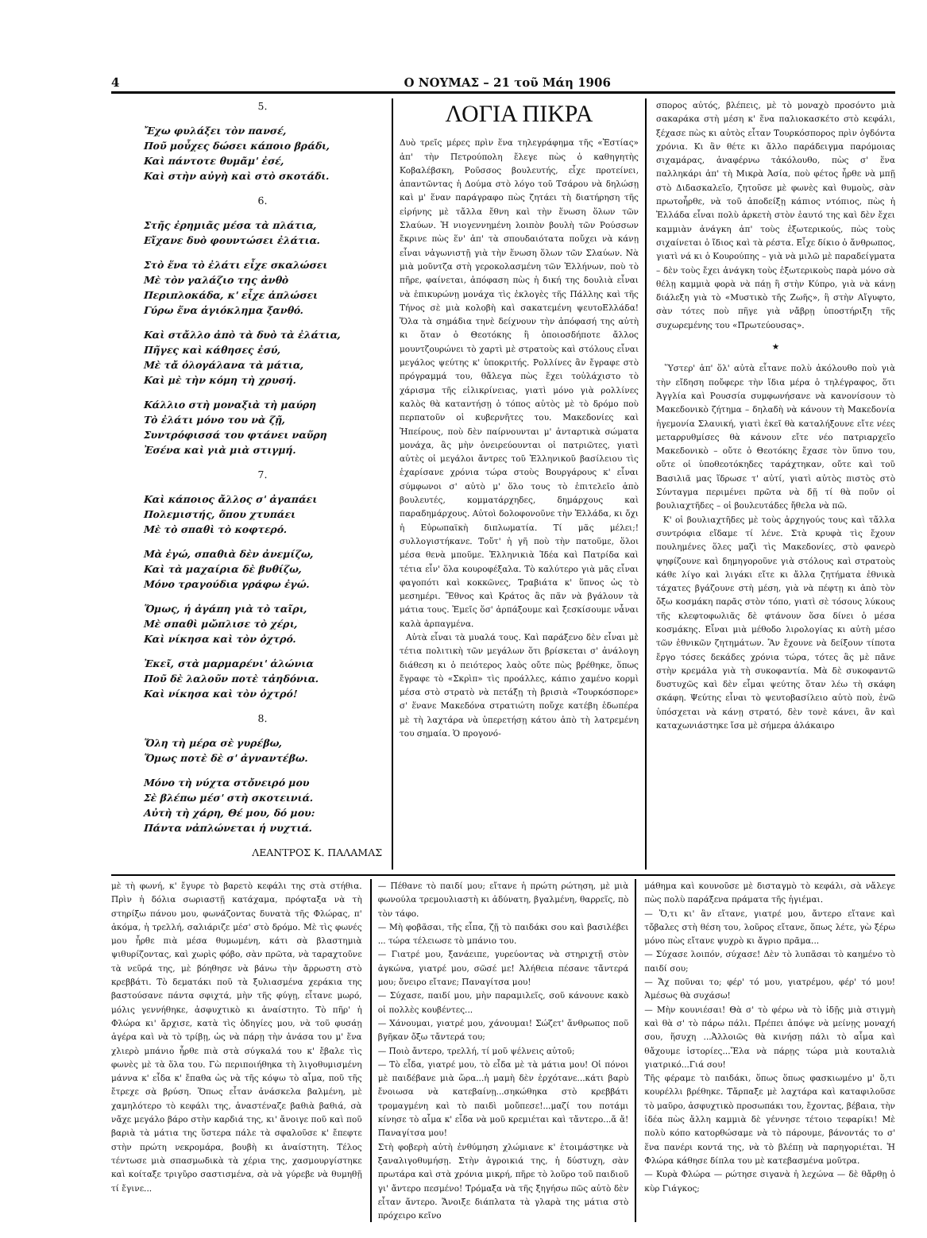4 Ο ΝΟΥΜΑΣ – 21 τοῦ Μάη 1906
5.
Ἔχω φυλάξει τὸν πανσέ,
Ποῦ μοὖχες δώσει κάποιο βράδι,
Καὶ πάντοτε θυμᾶμ' ἐσέ,
Καὶ στὴν αὐγὴ καὶ στὸ σκοτάδι.
6.
Στῆς ἐρημιᾶς μέσα τὰ πλάτια,
Εἴχανε δυὸ φουντώσει ἐλάτια.
Στὸ ἕνα τὸ ἐλάτι εἶχε σκαλώσει
Μὲ τὸν γαλάζιο της ἀνθὸ
Περιπλοκάδα, κ' εἶχε ἁπλώσει
Γύρω ἕνα ἁγιόκλημα ξανθό.
Καὶ στἄλλο ἀπὸ τὰ δυὸ τὰ ἐλάτια,
Πῆγες καὶ κάθησες ἐσύ,
Μὲ τἄ ὁλογάλανα τὰ μάτια,
Καὶ μὲ τὴν κόμη τὴ χρυσή.
Κάλλιο στὴ μοναξιὰ τὴ μαύρη
Τὸ ἐλάτι μόνο του νὰ ζῇ,
Συντρόφισσά του φτάνει ναὕρη
Ἐσένα καὶ γιὰ μιὰ στιγμή.
7.
Καὶ κάποιος ἄλλος σ' ἀγαπάει
Πολεμιστής, ὅπου χτυπάει
Μὲ τὸ σπαθὶ τὸ κοφτερό.
Μὰ ἐγώ, σπαθιὰ δὲν ἀνεμίζω,
Καὶ τὰ μαχαίρια δὲ βυθίζω,
Μόνο τραγούδια γράφω ἐγώ.
Ὅμως, ἡ ἀγάπη γιὰ τὸ ταῖρι,
Μὲ σπαθὶ μὤπλισε τὸ χέρι,
Καὶ νίκησα καὶ τὸν ὀχτρό.
Ἐκεῖ, στὰ μαρμαρένι' ἁλώνια
Ποῦ δὲ λαλοῦν ποτὲ τἀηδόνια.
Καὶ νίκησα καὶ τὸν ὀχτρό!
8.
Ὅλη τὴ μέρα σὲ γυρέβω,
Ὅμως ποτὲ δὲ σ' ἀγναντέβω.
Μόνο τὴ νύχτα στὄνειρό μου
Σὲ βλέπω μέσ' στὴ σκοτεινιά.
Αὐτὴ τὴ χάρη, Θέ μου, δό μου:
Πάντα νἀπλώνεται ἡ νυχτιά.
ΛΕΑΝΤΡΟΣ Κ. ΠΑΛΑΜΑΣ
ΛΟΓΙΑ ΠΙΚΡΑ
Δυὸ τρεῖς μέρες πρὶν ἕνα τηλεγράφημα τῆς «Ἑστίας» ἀπ' τὴν Πετρούπολη ἔλεγε πὼς ὁ καθηγητὴς Κοβαλέβσκη, Ροῦσσος βουλευτής, εἶχε προτείνει, ἀπαντῶντας ἡ Δούμα στὸ λόγο τοῦ Τσάρου νὰ δηλώσῃ καὶ μ' ἕναν παράγραφο πὼς ζητάει τὴ διατήρηση τῆς εἰρήνης μὲ τἄλλα ἔθνη καὶ τὴν ἕνωση ὅλων τῶν Σλαύων. Ἡ νιογεννημένη λοιπὸν βουλὴ τῶν Ρούσσων ἔκρινε πὼς ἕν' ἀπ' τὰ σπουδαιότατα ποὔχει νὰ κάνῃ εἶναι νἀγωνιστῇ γιὰ τὴν ἕνωση ὅλων τῶν Σλαύων. Νὰ μιὰ μοῦντζα στὴ γεροκολασμένη τῶν Ἑλλήνων, ποὺ τὸ πῆρε, φαίνεται, ἀπόφαση πὼς ἡ δική της δουλιὰ εἶναι νὰ ἐπικυρώνῃ μονάχα τὶς ἐκλογὲς τῆς Πάλλης καὶ τῆς Τήνος σὲ μιὰ κολοβὴ καὶ σακατεμένη ψευτοΕλλάδα! Ὅλα τὰ σημάδια τηνὲ δείχνουν τὴν ἀπόφασή της αὐτὴ κι ὅταν ὁ Θεοτόκης ἢ ὁποιοσδήποτε ἄλλος μουντζουρώνει τὸ χαρτὶ μὲ στρατοὺς καὶ στόλους εἶναι μεγάλος ψεύτης κ' ὑποκριτής. Ρολλίνες ἂν ἔγραφε στὸ πρόγραμμά του, θἄλεγα πὼς ἔχει τοὐλάχιστο τὸ χάρισμα τῆς εἰλικρίνειας, γιατὶ μόνο γιὰ ρολλίνες καλὸς θὰ καταντήσῃ ὁ τόπος αὐτὸς μὲ τὸ δρόμο ποὺ περπατοῦν οἱ κυβερνῆτες του. Μακεδονίες καὶ Ἠπείρους, ποὺ δὲν παίρνουνται μ' ἀνταρτικὰ σώματα μονάχα, ἂς μὴν ὀνειρεύουνται οἱ πατριῶτες, γιατὶ αὐτὲς οἱ μεγάλοι ἄντρες τοῦ Ἑλληνικοῦ βασίλειου τὶς ἐχαρίσανε χρόνια τώρα στοὺς Βουργάρους κ' εἶναι σύμφωνοι σ' αὐτὸ μ' ὅλο τους τὸ ἐπιτελεῖο ἀπὸ βουλευτές, κομματάρχηδες, δημάρχους καὶ παραδημάρχους. Αὐτοὶ δολοφονοῦνε τὴν Ἑλλάδα, κι ὄχι ἡ Εὐρωπαϊκὴ διπλωματία. Τί μᾶς μέλει;! συλλογιστήκανε. Τοὔτ' ἡ γῆ ποὺ τὴν πατοῦμε, ὅλοι μέσα θενὰ μποῦμε. Ἑλληνικιὰ Ἰδέα καὶ Πατρίδα καὶ τέτια εἶν' ὅλα κουροφέξαλα. Τὸ καλύτερο γιὰ μᾶς εἶναι φαγοπότι καὶ κοκκῶνες, Τραβιάτα κ' ὕπνος ὡς τὸ μεσημέρι. Ἔθνος καὶ Κράτος ἂς πᾶν νὰ βγάλουν τὰ μάτια τους. Ἐμεῖς ὅσ' ἁρπάξουμε καὶ ξεσκίσουμε νἆναι καλὰ ἁρπαγμένα.
Αὐτὰ εἶναι τὰ μυαλά τους. Καὶ παράξενο δὲν εἶναι μὲ τέτια πολιτικὴ τῶν μεγάλων ὅτι βρίσκεται σ' ἀνάλογη διάθεση κι ὁ πειότερος λαὸς οὔτε πὼς βρέθηκε, ὅπως ἔγραφε τὸ «Σκρὶπ» τὶς προάλλες, κάπιο χαμένο κορμὶ μέσα στὸ στρατὸ νὰ πετάξῃ τὴ βρισιὰ «Τουρκόσπορε» σ' ἕνανε Μακεδόνα στρατιώτη ποὔχε κατέβη ἐδωπέρα μὲ τὴ λαχτάρα νὰ ὑπερετήσῃ κάτου ἀπὸ τὴ λατρεμένη του σημαία. Ὁ προγονό-
σπορος αὐτός, βλέπεις, μὲ τὸ μοναχὸ προσόντο μιὰ σακαράκα στὴ μέση κ' ἕνα παλιοκασκέτο στὸ κεφάλι, ξέχασε πὼς κι αὐτὸς εἶταν Τουρκόσπορος πρὶν ὀγδόντα χρόνια. Κι ἂν θέτε κι ἄλλο παράδειγμα παρόμοιας σιχαμάρας, ἀναφέρνω τἀκόλουθο, πὼς σ' ἕνα παλληκάρι ἀπ' τὴ Μικρὰ Ἀσία, ποὺ φέτος ἦρθε νὰ μπῇ στὸ Διδασκαλεῖο, ζητοῦσε μὲ φωνὲς καὶ θυμοὺς, σὰν πρωτοἦρθε, νὰ τοῦ ἀποδείξῃ κάπιος ντόπιος, πὼς ἡ Ἑλλάδα εἶναι πολὺ ἀρκετὴ στὸν ἑαυτό της καὶ δὲν ἔχει καμμιὰν ἀνάγκη ἀπ' τοὺς ἐξωτερικούς, πὼς τοὺς σιχαίνεται ὁ ἴδιος καὶ τὰ ρέστα. Εἶχε δίκιο ὁ ἄνθρωπος, γιατὶ νά κι ὁ Κουρούπης – γιὰ νὰ μιλῶ μὲ παραδείγματα – δὲν τοὺς ἔχει ἀνάγκη τοὺς ἐξωτερικοὺς παρὰ μόνο σὰ θέλῃ καμμιὰ φορὰ νὰ πάῃ ἢ στὴν Κύπρο, γιὰ νὰ κάνῃ διάλεξη γιὰ τὸ «Μυστικὸ τῆς Ζωῆς», ἢ στὴν Αἴγυφτο, σὰν τότες ποὺ πῆγε γιὰ νἄβρῃ ὑποστήριξη τῆς συχωρεμένης του «Πρωτεύουσας».
★
Ὕστερ' ἀπ' ὅλ' αὐτὰ εἶτανε πολὺ ἀκόλουθο ποὺ γιὰ τὴν εἴδηση ποὔφερε τὴν ἴδια μέρα ὁ τηλέγραφος, ὅτι Ἀγγλία καὶ Ρουσσία συμφωνήσανε νὰ κανονίσουν τὸ Μακεδονικὸ ζήτημα – δηλαδὴ νὰ κάνουν τὴ Μακεδονία ἡγεμονία Σλαυική, γιατὶ ἐκεῖ θὰ καταλήξουνε εἴτε νέες μεταρρυθμίσες θὰ κάνουν εἴτε νέο πατριαρχεῖο Μακεδονικὸ – οὔτε ὁ Θεοτόκης ἔχασε τὸν ὕπνο του, οὔτε οἱ ὑποθεοτόκηδες ταράχτηκαν, οὔτε καὶ τοῦ Βασιλιᾶ μας ἵδρωσε τ' αὐτί, γιατὶ αὐτὸς πιστὸς στὸ Σύνταγμα περιμένει πρῶτα νὰ δῇ τί θὰ ποῦν οἱ βουλιαχτῆδες – οἱ βουλευτάδες ἤθελα νὰ πῶ.
Κ' οἱ βουλιαχτῆδες μὲ τοὺς ἀρχηγούς τους καὶ τἄλλα συντρόφια εἴδαμε τί λένε. Στὰ κρυφὰ τὶς ἔχουν πουλημένες ὅλες μαζὶ τὶς Μακεδονίες, στὸ φανερὸ ψηφίζουνε καὶ δημηγοροῦνε γιὰ στόλους καὶ στρατοὺς κάθε λίγο καὶ λιγάκι εἴτε κι ἄλλα ζητήματα ἐθνικὰ τάχατες βγάζουνε στὴ μέση, γιὰ νὰ πέφτῃ κι ἀπὸ τὸν ὄξω κοσμάκη παρᾶς στὸν τόπο, γιατὶ σὲ τόσους λύκους τῆς κλεφτοφωλιᾶς δὲ φτάνουν ὅσα δίνει ὁ μέσα κοσμάκης. Εἶναι μιὰ μέθοδο λιρολογίας κι αὐτὴ μέσο τῶν ἐθνικῶν ζητημάτων. Ἂν ἔχουνε νὰ δείξουν τίποτα ἔργο τόσες δεκάδες χρόνια τώρα, τότες ἂς μὲ πᾶνε στὴν κρεμάλα γιὰ τὴ συκοφαντία. Μὰ δὲ συκοφαντῶ δυστυχῶς καὶ δὲν εἶμαι ψεύτης ὅταν λέω τὴ σκάφη σκάφη. Ψεύτης εἶναι τὸ ψευτοβασίλειο αὐτὸ ποὺ, ἐνῶ ὑπόσχεται νὰ κάνῃ στρατό, δὲν τονὲ κάνει, ἂν καὶ καταχωνιάστηκε ἴσα μὲ σήμερα ἀλάκαιρο
μὲ τὴ φωνή, κ' ἔγυρε τὸ βαρετὸ κεφάλι της στὰ στήθια. Πρὶν ἡ δόλια σωριαστῇ κατάχαμα, πρόφταξα νὰ τὴ στηρίξω πάνου μου, φωνάζοντας δυνατὰ τῆς Φλώρας, π' ἀκόμα, ἡ τρελλή, σαλιάριζε μέσ' στὸ δρόμο. Μὲ τὶς φωνές μου ἦρθε πιὰ μέσα θυμωμένη, κάτι σὰ βλαστημιὰ ψιθυρίζοντας, καὶ χωρὶς φόβο, σὰν πρῶτα, νὰ ταραχτοῦνε τὰ νεῦρά της, μὲ βόηθησε νὰ βάνω τὴν ἄρρωστη στὸ κρεββάτι. Τὸ δεματάκι ποῦ τὰ ξυλιασμένα χεράκια της βαστούσανε πάντα σφιχτά, μὴν τῆς φύγῃ, εἶτανε μωρό, μόλις γεννήθηκε, ἀσφυχτικὸ κι ἀναίστητο. Τὸ πῆρ' ἡ Φλώρα κι' ἄρχισε, κατὰ τὶς ὁδηγίες μου, νὰ τοῦ φυσάῃ ἀγέρα καὶ νὰ τὸ τρίβῃ, ὡς νὰ πάρῃ τὴν ἀνάσα του μ' ἕνα χλιερὸ μπάνιο ἦρθε πιὰ στὰ σύγκαλά του κ' ἔβαλε τὶς φωνὲς μὲ τὰ ὅλα του. Γὼ περιποιήθηκα τὴ λιγοθυμισμένη μάννα κ' εἶδα κ' ἔπαθα ὡς νὰ τῆς κόψω τὸ αἷμα, ποῦ τῆς ἔτρεχε σὰ βρύση. Ὅπως εἶταν ἀνάσκελα βαλμένη, μὲ χαμηλότερο τὸ κεφάλι της, ἀναστέναζε βαθιὰ βαθιά, σὰ νἄχε μεγάλο βάρο στὴν καρδιά της, κι' ἄνοιγε ποῦ καὶ ποῦ βαριὰ τὰ μάτια της ὕστερα πάλε τὰ σφαλοῦσε κ' ἔπεφτε στὴν πρώτη νεκρομάρα, βουβὴ κι ἀναίστητη. Τέλος τέντωσε μιὰ σπασμωδικὰ τὰ χέρια της, χασμουργίστηκε καὶ κοίταξε τριγῦρο σαστισμένα, σὰ νὰ γύρεβε νὰ θυμηθῇ τί ἔγινε...
— Πέθανε τὸ παιδί μου; εἴτανε ἡ πρώτη ρώτηση, μὲ μιὰ φωνούλα τρεμουλιαστὴ κι ἀδύνατη, βγαλμένη, θαρρεῖς, πὸ τὸν τάφο.
— Μὴ φοβᾶσαι, τῆς εἶπα, ζῇ τὸ παιδάκι σου καὶ βασιλέβει ... τώρα τέλειωσε τὸ μπάνιο του.
— Γιατρέ μου, ξανάειπε, γυρεύοντας νὰ στηριχτῇ στὸν ἀγκώνα, γιατρέ μου, σῶσέ με! Ἀλήθεια πέσανε τἄντερά μου; ὄνειρο εἴτανε; Παναγίτσα μου!
— Σύχασε, παιδί μου, μὴν παραμιλεῖς, σοῦ κάνουνε κακὸ οἱ πολλὲς κουβέντες...
— Χάνουμαι, γιατρέ μου, χάνουμαι! Σώζετ' ἄνθρωπος ποῦ βγῆκαν ὄξω τἄντερά του;
— Ποιὸ ἄντερο, τρελλή, τί μοῦ ψέλνεις αὐτοῦ;
— Τὸ εἶδα, γιατρέ μου, τὸ εἶδα μὲ τὰ μάτια μου! Οἱ πόνοι μὲ παιδέβανε μιὰ ὥρα...ἡ μαμὴ δὲν ἐρχότανε...κάτι βαρὺ ἔνοιωσα νὰ κατεβαίνῃ...σηκώθηκα στὸ κρεββάτι τρομαγμένη καὶ τὸ παιδὶ μοὔπεσε!...μαζί του ποτάμι κίνησε τὸ αἷμα κ' εἶδα νὰ μοῦ κρεμιέται καὶ τἄντερο...ἄ ἄ! Παναγίτσα μου!
Στὴ φοβερὴ αὐτὴ ἐνθύμηση χλώμιανε κ' ἑτοιμάστηκε νὰ ξαναλιγοθυμήσῃ. Στὴν ἀγροικιά της, ἡ δύστυχη, σὰν πρωτάρα καὶ στὰ χρόνια μικρή, πῆρε τὸ λοῦρο τοῦ παιδιοῦ γι' ἄντερο πεσμένο! Τρόμαξα νὰ τῆς ξηγήσω πῶς αὐτὸ δὲν εἶταν ἄντερο. Ἄνοιξε διάπλατα τὰ γλαρὰ της μάτια στὸ πρόχειρο κεῖνο
μάθημα καὶ κουνοῦσε μὲ δισταγμὸ τὸ κεφάλι, σὰ νἄλεγε πὼς πολὺ παράξενα πράματα τῆς ἠγιέμαι.
— Ὅ,τι κι' ἂν εἴτανε, γιατρέ μου, ἄντερο εἴτανε καὶ τὄβαλες στὴ θέση του, λοῦρος εἴτανε, ὅπως λέτε, γὼ ξέρω μόνο πὼς εἴτανε ψυχρὸ κι ἄγριο πρᾶμα...
— Σύχασε λοιπόν, σύχασε! Δὲν τὸ λυπᾶσαι τὸ καημένο τὸ παιδί σου;
— Ἄχ ποῦναι το; φέρ' τό μου, γιατρέμου, φέρ' τό μου! Ἀμέσως θὰ συχάσω!
— Μὴν κουνιέσαι! Θὰ σ' τὸ φέρω νὰ τὸ ἰδῇς μιὰ στιγμὴ καὶ θὰ σ' τὸ πάρω πάλι. Πρέπει ἀπόψε νὰ μείνῃς μοναχή σου, ἥσυχη ...Ἀλλοιῶς θὰ κινήσῃ πάλι τὸ αἷμα καὶ θἄχουμε ἱστορίες...Ἔλα νὰ πάρῃς τώρα μιὰ κουταλιὰ γιατρικό...Γιά σου!
Τῆς φέραμε τὸ παιδάκι, ὅπως ὅπως φασκιωμένο μ' ὅ,τι κουρέλλι βρέθηκε. Τἄρπαξε μὲ λαχτάρα καὶ καταφιλοῦσε τὸ μαῦρο, ἀσφυχτικὸ προσωπάκι του, ἔχοντας, βέβαια, τὴν ἰδέα πὼς ἄλλη καμμιὰ δὲ γέννησε τέτοιο τεφαρίκι! Μὲ πολὺ κόπο κατορθώσαμε νὰ τὸ πάρουμε, βάνοντάς το σ' ἕνα πανέρι κοντά της, νὰ τὸ βλέπῃ νὰ παρηγοριέται. Ἡ Φλώρα κάθησε δίπλα του μὲ κατεβασμένα μοῦτρα.
— Κυρὰ Φλώρα — ρώτησε σιγανὰ ἡ λεχώνα — δὲ θἄρθῃ ὁ κὺρ Γιάγκος;